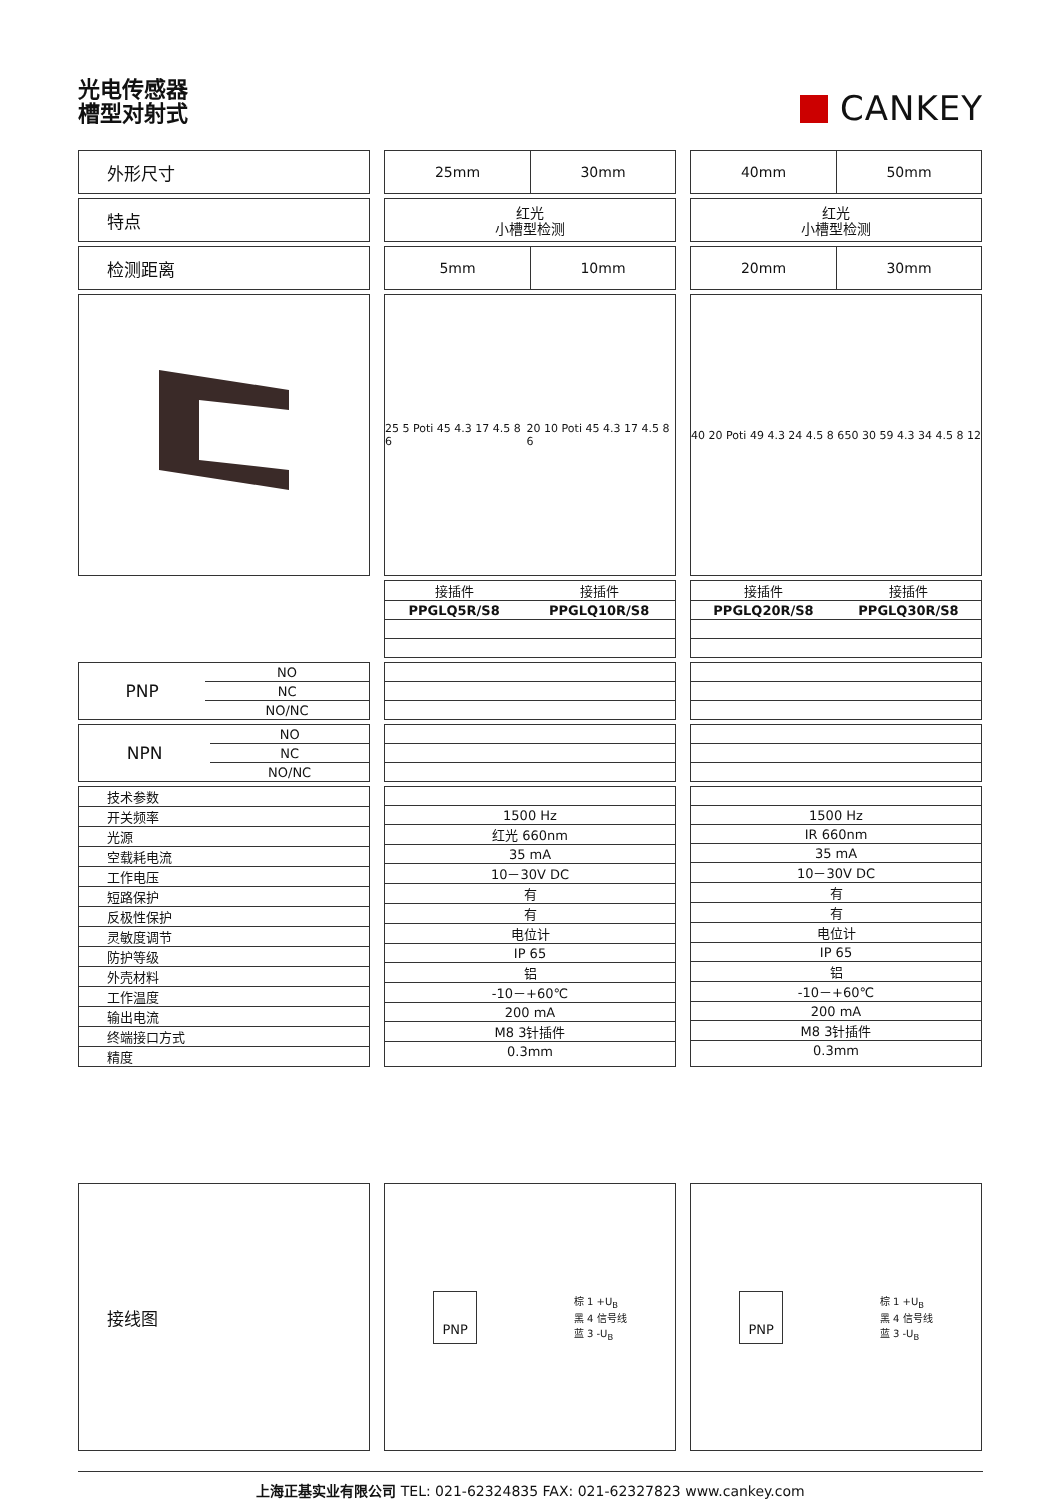光电传感器
槽型对射式
CANKEY
外形尺寸
25mm
30mm
40mm
50mm
特点
红光
小槽型检测
红光
小槽型检测
检测距离
5mm
10mm
20mm
30mm
25 5 Poti 45 4.3 17 4.5 8 6 20 10 Poti 45 4.3 17 4.5 8 6
40 20 Poti 49 4.3 24 4.5 8 6 50 30 59 4.3 34 4.5 8 12
| 接插件 | 接插件 |
| PPGLQ5R/S8 | PPGLQ10R/S8 |
| 接插件 | 接插件 |
| PPGLQ20R/S8 | PPGLQ30R/S8 |
| PNP | NO |
| | NC |
| | NO/NC |
| NPN | NO |
| | NC |
| | NO/NC |
| 技术参数 |
| 开关频率 |
| 光源 |
| 空载耗电流 |
| 工作电压 |
| 短路保护 |
| 反极性保护 |
| 灵敏度调节 |
| 防护等级 |
| 外壳材料 |
| 工作温度 |
| 输出电流 |
| 终端接口方式 |
| 精度 |
| 1500 Hz |
| 红光 660nm |
| 35 mA |
| 10－30V DC |
| 有 |
| 有 |
| 电位计 |
| IP 65 |
| 铝 |
| -10－+60℃ |
| 200 mA |
| M8 3针插件 |
| 0.3mm |
| 1500 Hz |
| IR 660nm |
| 35 mA |
| 10－30V DC |
| 有 |
| 有 |
| 电位计 |
| IP 65 |
| 铝 |
| -10－+60℃ |
| 200 mA |
| M8 3针插件 |
| 0.3mm |
接线图
PNP
棕 1 +U<sub>B</sub>
黑 4 信号线
蓝 3 -U<sub>B</sub>
PNP
棕 1 +U<sub>B</sub>
黑 4 信号线
蓝 3 -U<sub>B</sub>
上海正基实业有限公司 TEL: 021-62324835 FAX: 021-62327823 www.cankey.com